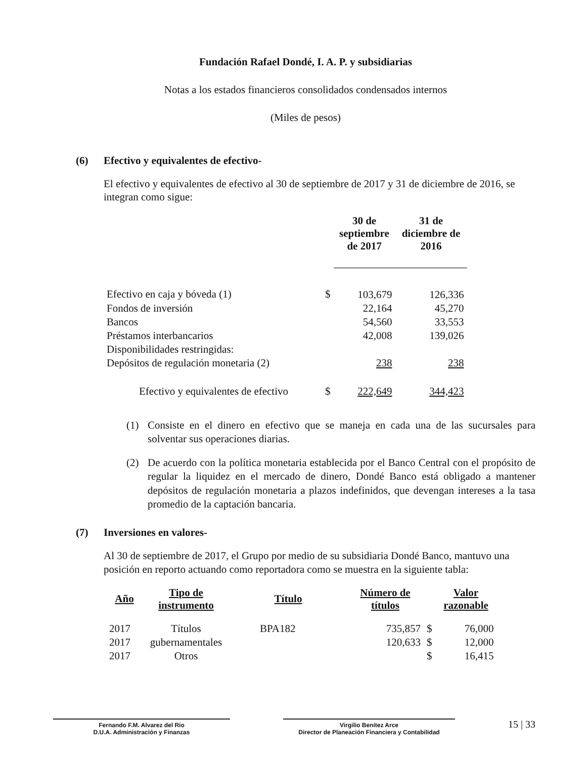Fundación Rafael Dondé, I. A. P. y subsidiarias
Notas a los estados financieros consolidados condensados internos
(Miles de pesos)
(6) Efectivo y equivalentes de efectivo-
El efectivo y equivalentes de efectivo al 30 de septiembre de 2017 y 31 de diciembre de 2016, se integran como sigue:
| | | 30 de septiembre de 2017 | 31 de diciembre de 2016 |
| --- | --- | --- | --- |
| Efectivo en caja y bóveda (1) | $ | 103,679 | 126,336 |
| Fondos de inversión | | 22,164 | 45,270 |
| Bancos | | 54,560 | 33,553 |
| Préstamos interbancarios | | 42,008 | 139,026 |
| Disponibilidades restringidas: | | | |
| Depósitos de regulación monetaria (2) | | 238 | 238 |
| Efectivo y equivalentes de efectivo | $ | 222,649 | 344,423 |
(1) Consiste en el dinero en efectivo que se maneja en cada una de las sucursales para solventar sus operaciones diarias.
(2) De acuerdo con la política monetaria establecida por el Banco Central con el propósito de regular la liquidez en el mercado de dinero, Dondé Banco está obligado a mantener depósitos de regulación monetaria a plazos indefinidos, que devengan intereses a la tasa promedio de la captación bancaria.
(7) Inversiones en valores-
Al 30 de septiembre de 2017, el Grupo por medio de su subsidiaria Dondé Banco, mantuvo una posición en reporto actuando como reportadora como se muestra en la siguiente tabla:
| Año | Tipo de instrumento | Título | Número de títulos | | Valor razonable |
| --- | --- | --- | --- | --- | --- |
| 2017 | Títulos | BPA182 | 735,857 | $ | 76,000 |
| 2017 | gubernamentales | | 120,633 | $ | 12,000 |
| 2017 | Otros | | | $ | 16,415 |
Fernando F.M. Alvarez del Río
D.U.A. Administración y Finanzas
Virgilio Benítez Arce
Director de Planeación Financiera y Contabilidad
15 | 33